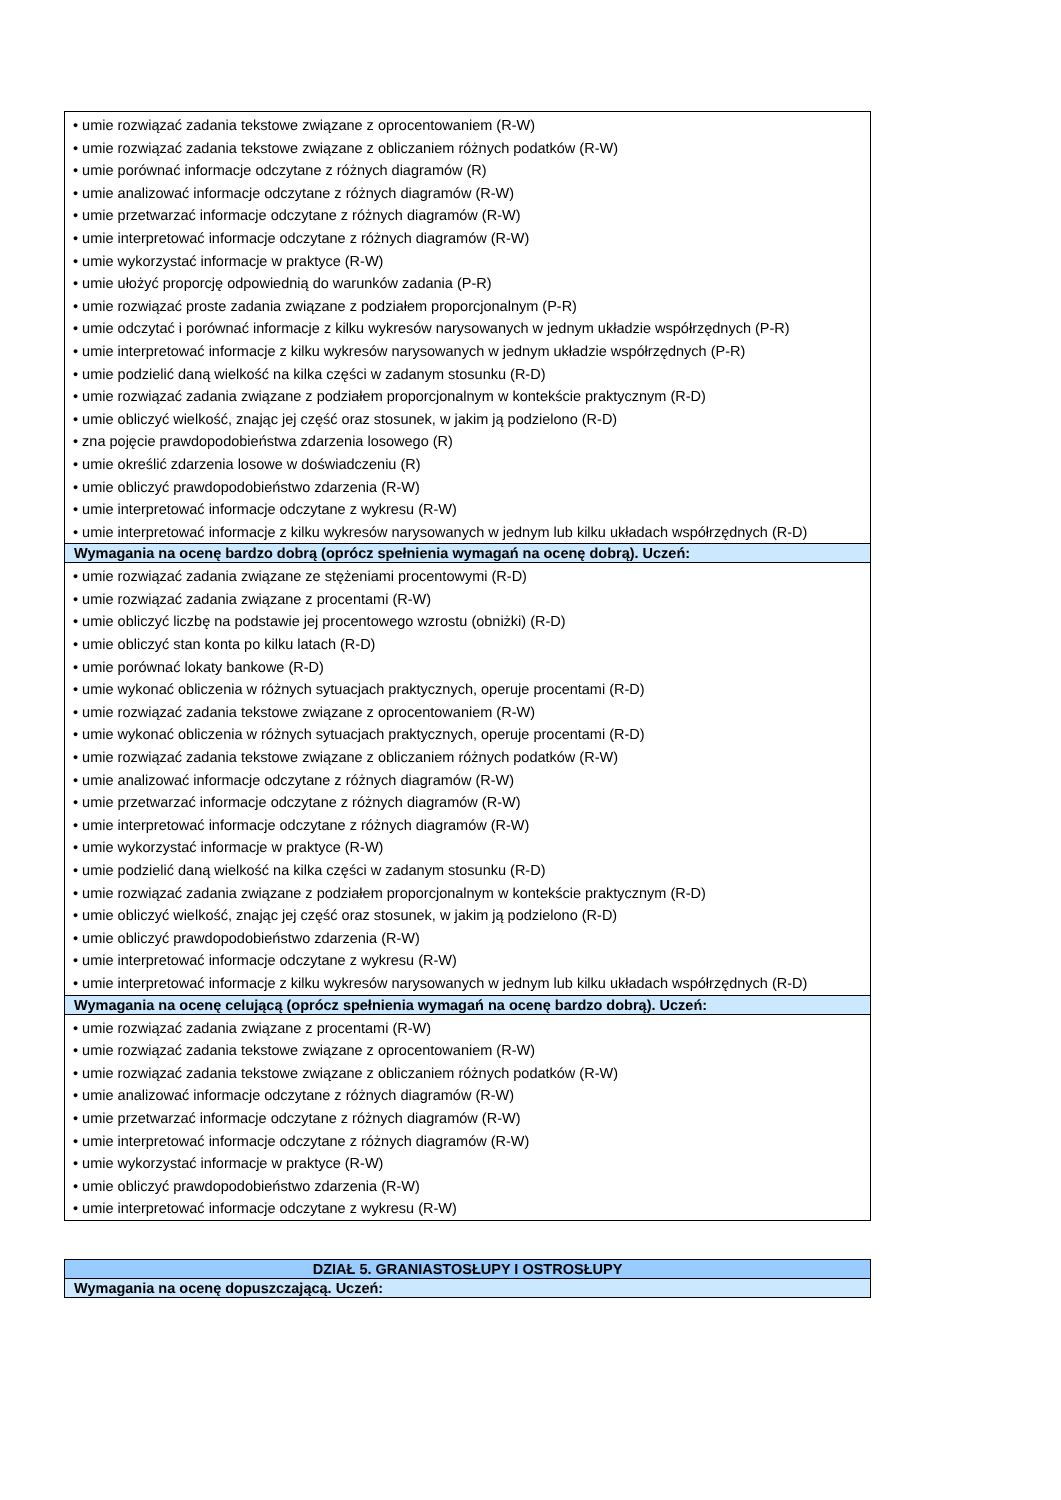| • umie rozwiązać zadania tekstowe związane z oprocentowaniem (R-W) • umie rozwiązać zadania tekstowe związane z obliczaniem różnych podatków (R-W) • umie porównać informacje odczytane z różnych diagramów (R) • umie analizować informacje odczytane z różnych diagramów (R-W) • umie przetwarzać informacje odczytane z różnych diagramów (R-W) • umie interpretować informacje odczytane z różnych diagramów (R-W) • umie wykorzystać informacje w praktyce (R-W) • umie ułożyć proporcję odpowiednią do warunków zadania (P-R) • umie rozwiązać proste zadania związane z podziałem proporcjonalnym (P-R) • umie odczytać i porównać informacje z kilku wykresów narysowanych w jednym układzie współrzędnych (P-R) • umie interpretować informacje z kilku wykresów narysowanych w jednym układzie współrzędnych (P-R) • umie podzielić daną wielkość na kilka części w zadanym stosunku (R-D) • umie rozwiązać zadania związane z podziałem proporcjonalnym w kontekście praktycznym (R-D) • umie obliczyć wielkość, znając jej część oraz stosunek, w jakim ją podzielono (R-D) • zna pojęcie prawdopodobieństwa zdarzenia losowego (R) • umie określić zdarzenia losowe w doświadczeniu (R) • umie obliczyć prawdopodobieństwo zdarzenia (R-W) • umie interpretować informacje odczytane z wykresu (R-W) • umie interpretować informacje z kilku wykresów narysowanych w jednym lub kilku układach współrzędnych (R-D) |
| Wymagania na ocenę bardzo dobrą (oprócz spełnienia wymagań na ocenę dobrą). Uczeń: |
| • umie rozwiązać zadania związane ze stężeniami procentowymi (R-D) • umie rozwiązać zadania związane z procentami (R-W) • umie obliczyć liczbę na podstawie jej procentowego wzrostu (obniżki) (R-D) • umie obliczyć stan konta po kilku latach (R-D) • umie porównać lokaty bankowe (R-D) • umie wykonać obliczenia w różnych sytuacjach praktycznych, operuje procentami (R-D) • umie rozwiązać zadania tekstowe związane z oprocentowaniem (R-W) • umie wykonać obliczenia w różnych sytuacjach praktycznych, operuje procentami (R-D) • umie rozwiązać zadania tekstowe związane z obliczaniem różnych podatków (R-W) • umie analizować informacje odczytane z różnych diagramów (R-W) • umie przetwarzać informacje odczytane z różnych diagramów (R-W) • umie interpretować informacje odczytane z różnych diagramów (R-W) • umie wykorzystać informacje w praktyce (R-W) • umie podzielić daną wielkość na kilka części w zadanym stosunku (R-D) • umie rozwiązać zadania związane z podziałem proporcjonalnym w kontekście praktycznym (R-D) • umie obliczyć wielkość, znając jej część oraz stosunek, w jakim ją podzielono (R-D) • umie obliczyć prawdopodobieństwo zdarzenia (R-W) • umie interpretować informacje odczytane z wykresu (R-W) • umie interpretować informacje z kilku wykresów narysowanych w jednym lub kilku układach współrzędnych (R-D) |
| Wymagania na ocenę celującą (oprócz spełnienia wymagań na ocenę bardzo dobrą). Uczeń: |
| • umie rozwiązać zadania związane z procentami (R-W) • umie rozwiązać zadania tekstowe związane z oprocentowaniem (R-W) • umie rozwiązać zadania tekstowe związane z obliczaniem różnych podatków (R-W) • umie analizować informacje odczytane z różnych diagramów (R-W) • umie przetwarzać informacje odczytane z różnych diagramów (R-W) • umie interpretować informacje odczytane z różnych diagramów (R-W) • umie wykorzystać informacje w praktyce (R-W) • umie obliczyć prawdopodobieństwo zdarzenia (R-W) • umie interpretować informacje odczytane z wykresu (R-W) |
| DZIAŁ 5. GRANIASTOSŁUPY I OSTROSŁUPY |
| Wymagania na ocenę dopuszczającą. Uczeń: |